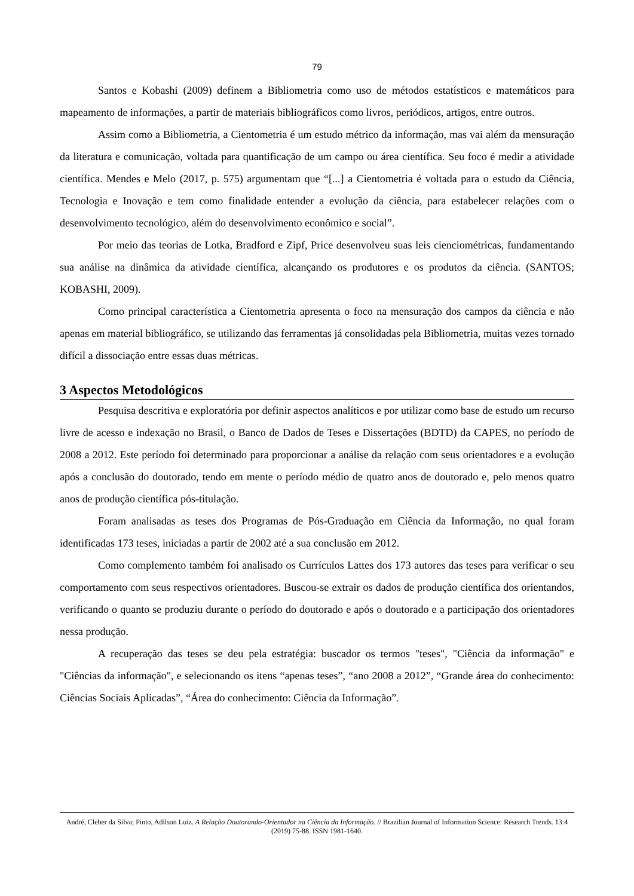79
Santos e Kobashi (2009) definem a Bibliometria como uso de métodos estatísticos e matemáticos para mapeamento de informações, a partir de materiais bibliográficos como livros, periódicos, artigos, entre outros.
Assim como a Bibliometria, a Cientometria é um estudo métrico da informação, mas vai além da mensuração da literatura e comunicação, voltada para quantificação de um campo ou área científica. Seu foco é medir a atividade científica. Mendes e Melo (2017, p. 575) argumentam que “[...] a Cientometria é voltada para o estudo da Ciência, Tecnologia e Inovação e tem como finalidade entender a evolução da ciência, para estabelecer relações com o desenvolvimento tecnológico, além do desenvolvimento econômico e social”.
Por meio das teorias de Lotka, Bradford e Zipf, Price desenvolveu suas leis cienciométricas, fundamentando sua análise na dinâmica da atividade científica, alcançando os produtores e os produtos da ciência. (SANTOS; KOBASHI, 2009).
Como principal característica a Cientometria apresenta o foco na mensuração dos campos da ciência e não apenas em material bibliográfico, se utilizando das ferramentas já consolidadas pela Bibliometria, muitas vezes tornado difícil a dissociação entre essas duas métricas.
3 Aspectos Metodológicos
Pesquisa descritiva e exploratória por definir aspectos analíticos e por utilizar como base de estudo um recurso livre de acesso e indexação no Brasil, o Banco de Dados de Teses e Dissertações (BDTD) da CAPES, no período de 2008 a 2012. Este período foi determinado para proporcionar a análise da relação com seus orientadores e a evolução após a conclusão do doutorado, tendo em mente o período médio de quatro anos de doutorado e, pelo menos quatro anos de produção científica pós-titulação.
Foram analisadas as teses dos Programas de Pós-Graduação em Ciência da Informação, no qual foram identificadas 173 teses, iniciadas a partir de 2002 até a sua conclusão em 2012.
Como complemento também foi analisado os Currículos Lattes dos 173 autores das teses para verificar o seu comportamento com seus respectivos orientadores. Buscou-se extrair os dados de produção científica dos orientandos, verificando o quanto se produziu durante o período do doutorado e após o doutorado e a participação dos orientadores nessa produção.
A recuperação das teses se deu pela estratégia: buscador os termos "teses", "Ciência da informação" e "Ciências da informação", e selecionando os itens “apenas teses”, “ano 2008 a 2012”, “Grande área do conhecimento: Ciências Sociais Aplicadas”, “Área do conhecimento: Ciência da Informação”.
André, Cleber da Silva; Pinto, Adilson Luiz. A Relação Doutorando-Orientador na Ciência da Informação. // Brazilian Journal of Information Science: Research Trends. 13:4 (2019) 75-88. ISSN 1981-1640.